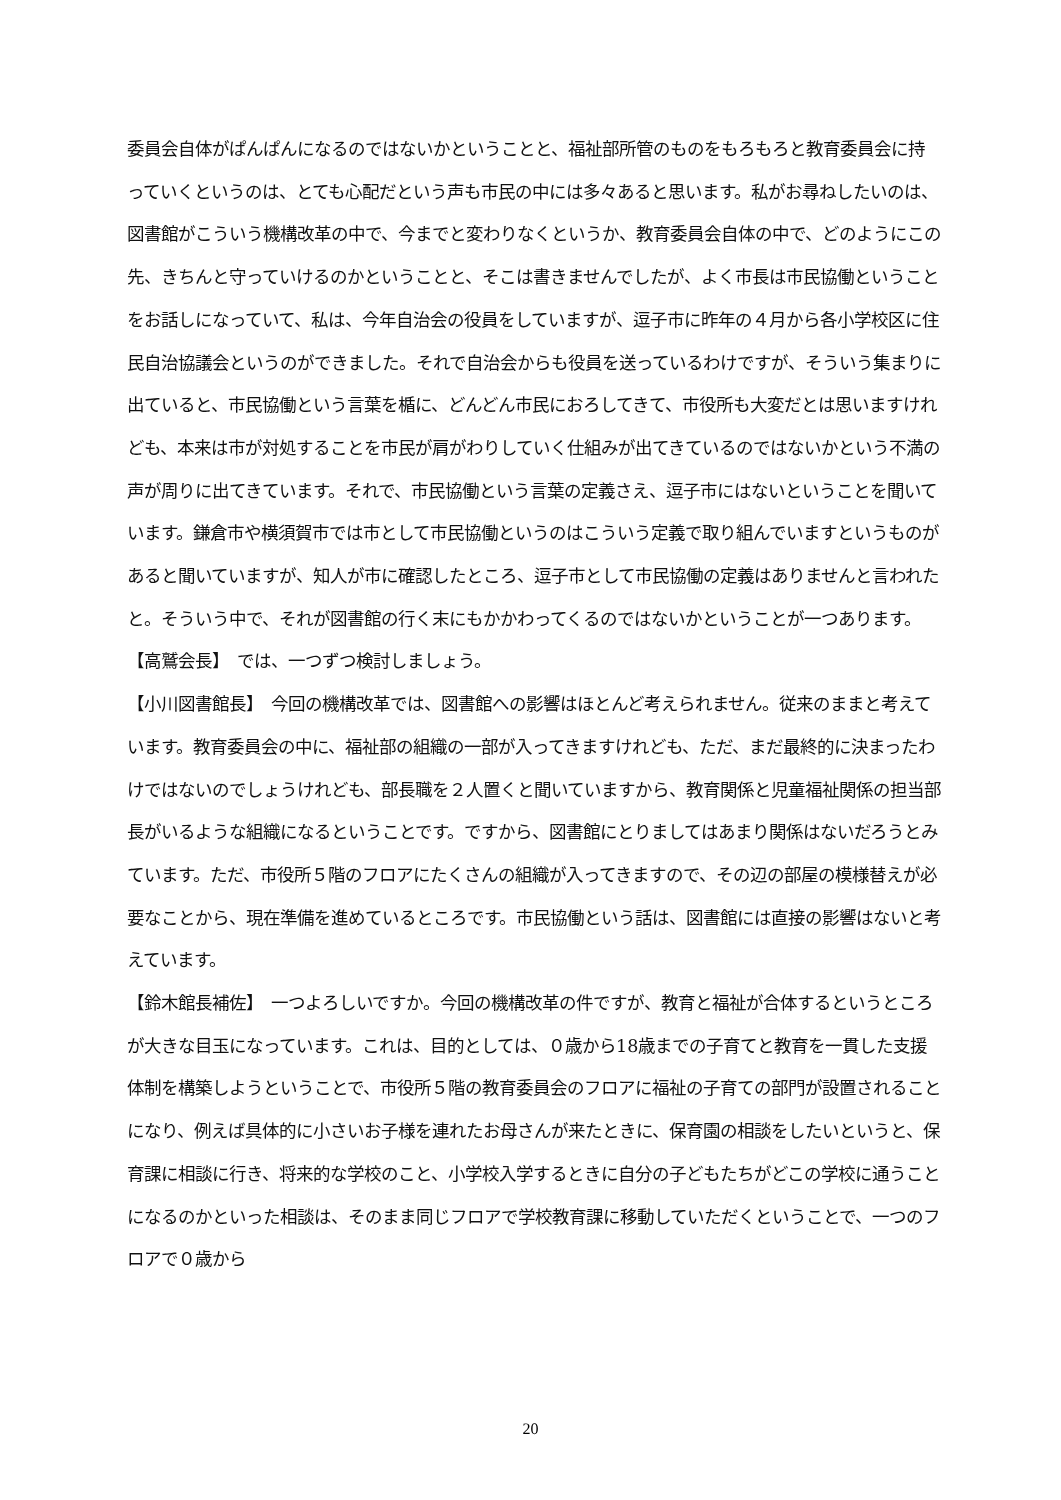委員会自体がぱんぱんになるのではないかということと、福祉部所管のものをもろもろと教育委員会に持っていくというのは、とても心配だという声も市民の中には多々あると思います。私がお尋ねしたいのは、図書館がこういう機構改革の中で、今までと変わりなくというか、教育委員会自体の中で、どのようにこの先、きちんと守っていけるのかということと、そこは書きませんでしたが、よく市長は市民協働ということをお話しになっていて、私は、今年自治会の役員をしていますが、逗子市に昨年の４月から各小学校区に住民自治協議会というのができました。それで自治会からも役員を送っているわけですが、そういう集まりに出ていると、市民協働という言葉を楯に、どんどん市民におろしてきて、市役所も大変だとは思いますけれども、本来は市が対処することを市民が肩がわりしていく仕組みが出てきているのではないかという不満の声が周りに出てきています。それで、市民協働という言葉の定義さえ、逗子市にはないということを聞いています。鎌倉市や横須賀市では市として市民協働というのはこういう定義で取り組んでいますというものがあると聞いていますが、知人が市に確認したところ、逗子市として市民協働の定義はありませんと言われたと。そういう中で、それが図書館の行く末にもかかわってくるのではないかということが一つあります。
【高鷲会長】　では、一つずつ検討しましょう。
【小川図書館長】　今回の機構改革では、図書館への影響はほとんど考えられません。従来のままと考えています。教育委員会の中に、福祉部の組織の一部が入ってきますけれども、ただ、まだ最終的に決まったわけではないのでしょうけれども、部長職を２人置くと聞いていますから、教育関係と児童福祉関係の担当部長がいるような組織になるということです。ですから、図書館にとりましてはあまり関係はないだろうとみています。ただ、市役所５階のフロアにたくさんの組織が入ってきますので、その辺の部屋の模様替えが必要なことから、現在準備を進めているところです。市民協働という話は、図書館には直接の影響はないと考えています。
【鈴木館長補佐】　一つよろしいですか。今回の機構改革の件ですが、教育と福祉が合体するというところが大きな目玉になっています。これは、目的としては、０歳から18歳までの子育てと教育を一貫した支援体制を構築しようということで、市役所５階の教育委員会のフロアに福祉の子育ての部門が設置されることになり、例えば具体的に小さいお子様を連れたお母さんが来たときに、保育園の相談をしたいというと、保育課に相談に行き、将来的な学校のこと、小学校入学するときに自分の子どもたちがどこの学校に通うことになるのかといった相談は、そのまま同じフロアで学校教育課に移動していただくということで、一つのフロアで０歳から
20